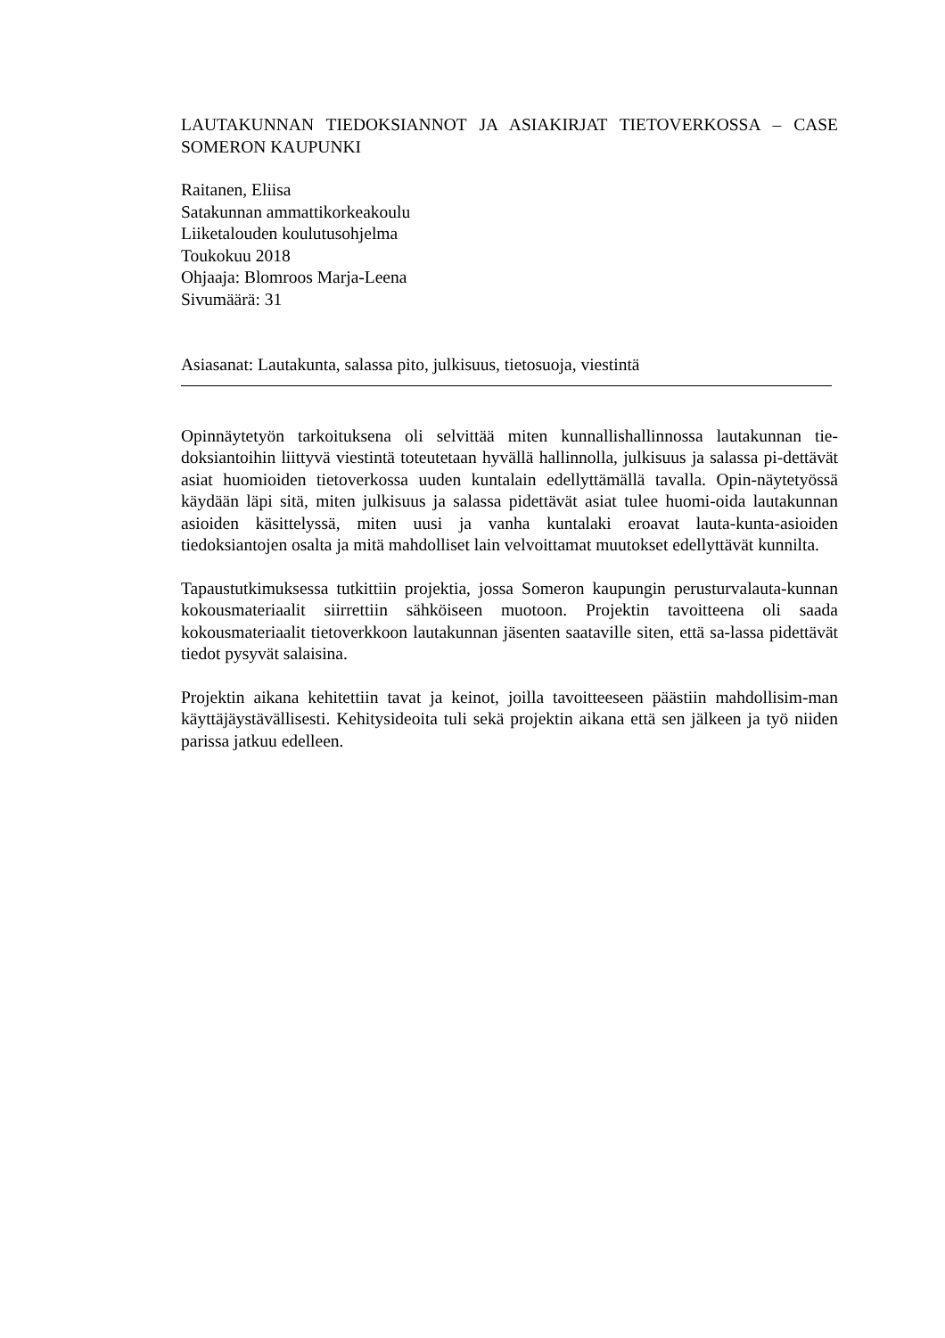LAUTAKUNNAN TIEDOKSIANNOT JA ASIAKIRJAT TIETOVERKOSSA – CASE SOMERON KAUPUNKI
Raitanen, Eliisa
Satakunnan ammattikorkeakoulu
Liiketalouden koulutusohjelma
Toukokuu 2018
Ohjaaja: Blomroos Marja-Leena
Sivumäärä: 31
Asiasanat: Lautakunta, salassa pito, julkisuus, tietosuoja, viestintä
Opinnäytetyön tarkoituksena oli selvittää miten kunnallishallinnossa lautakunnan tie-doksiantoihin liittyvä viestintä toteutetaan hyvällä hallinnolla, julkisuus ja salassa pi-dettävät asiat huomioiden tietoverkossa uuden kuntalain edellyttämällä tavalla. Opin-näytetyössä käydään läpi sitä, miten julkisuus ja salassa pidettävät asiat tulee huomi-oida lautakunnan asioiden käsittelyssä, miten uusi ja vanha kuntalaki eroavat lauta-kunta-asioiden tiedoksiantojen osalta ja mitä mahdolliset lain velvoittamat muutokset edellyttävät kunnilta.
Tapaustutkimuksessa tutkittiin projektia, jossa Someron kaupungin perusturvalauta-kunnan kokousmateriaalit siirrettiin sähköiseen muotoon. Projektin tavoitteena oli saada kokousmateriaalit tietoverkkoon lautakunnan jäsenten saataville siten, että sa-lassa pidettävät tiedot pysyvät salaisina.
Projektin aikana kehitettiin tavat ja keinot, joilla tavoitteeseen päästiin mahdollisim-man käyttäjäystävällisesti. Kehitysideoita tuli sekä projektin aikana että sen jälkeen ja työ niiden parissa jatkuu edelleen.